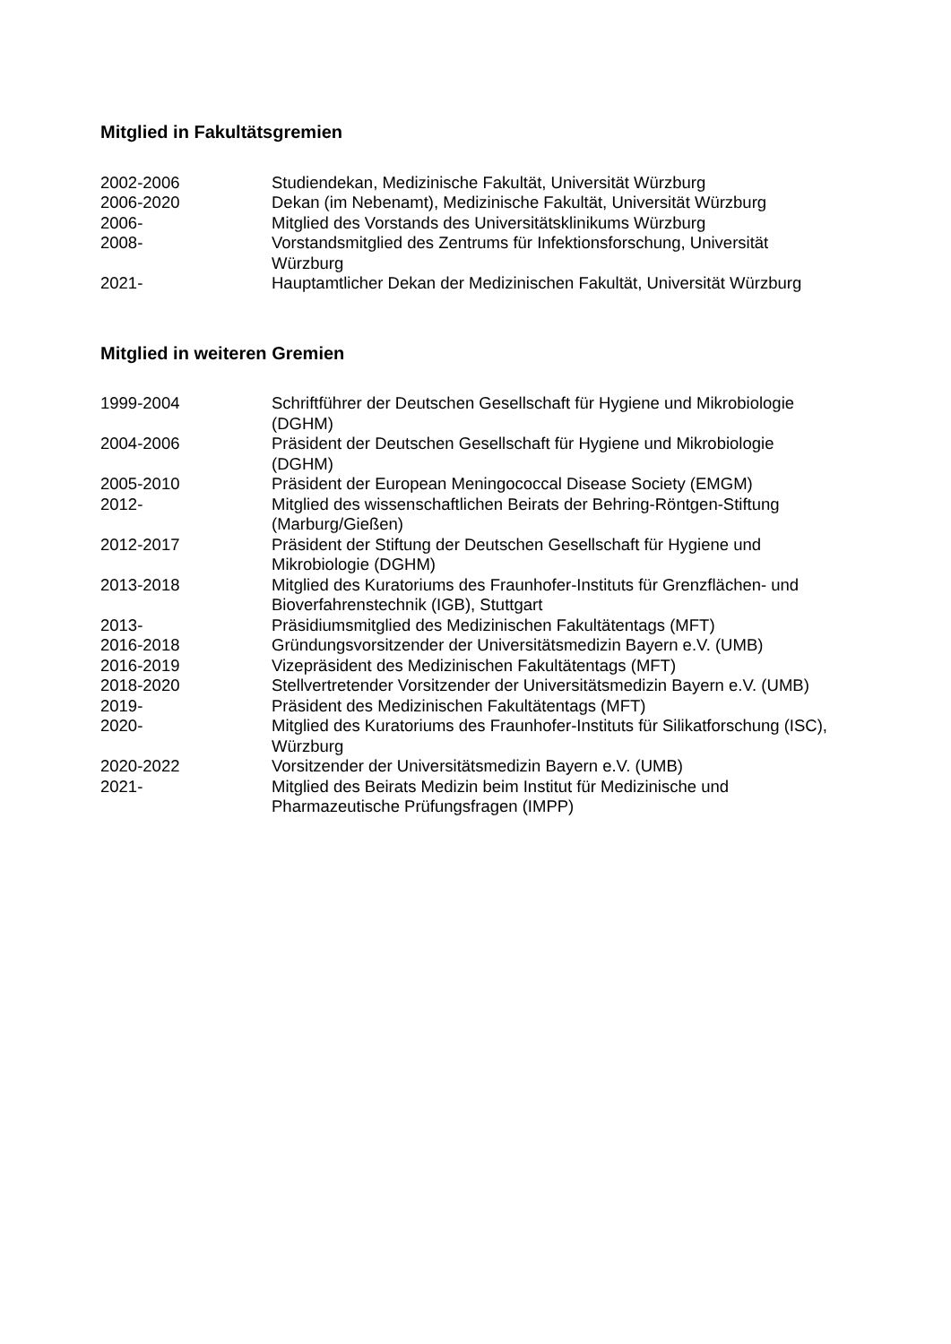Mitglied in Fakultätsgremien
2002-2006 Studiendekan, Medizinische Fakultät, Universität Würzburg
2006-2020 Dekan (im Nebenamt), Medizinische Fakultät, Universität Würzburg
2006- Mitglied des Vorstands des Universitätsklinikums Würzburg
2008- Vorstandsmitglied des Zentrums für Infektionsforschung, Universität
Würzburg
2021- Hauptamtlicher Dekan der Medizinischen Fakultät, Universität Würzburg
Mitglied in weiteren Gremien
1999-2004 Schriftführer der Deutschen Gesellschaft für Hygiene und Mikrobiologie
(DGHM)
2004-2006 Präsident der Deutschen Gesellschaft für Hygiene und Mikrobiologie
(DGHM)
2005-2010 Präsident der European Meningococcal Disease Society (EMGM)
2012- Mitglied des wissenschaftlichen Beirats der Behring-Röntgen-Stiftung
(Marburg/Gießen)
2012-2017 Präsident der Stiftung der Deutschen Gesellschaft für Hygiene und
Mikrobiologie (DGHM)
2013-2018 Mitglied des Kuratoriums des Fraunhofer-Instituts für Grenzflächen- und
Bioverfahrenstechnik (IGB), Stuttgart
2013- Präsidiumsmitglied des Medizinischen Fakultätentags (MFT)
2016-2018 Gründungsvorsitzender der Universitätsmedizin Bayern e.V. (UMB)
2016-2019 Vizepräsident des Medizinischen Fakultätentags (MFT)
2018-2020 Stellvertretender Vorsitzender der Universitätsmedizin Bayern e.V. (UMB)
2019- Präsident des Medizinischen Fakultätentags (MFT)
2020- Mitglied des Kuratoriums des Fraunhofer-Instituts für Silikatforschung (ISC),
Würzburg
2020-2022 Vorsitzender der Universitätsmedizin Bayern e.V. (UMB)
2021- Mitglied des Beirats Medizin beim Institut für Medizinische und
Pharmazeutische Prüfungsfragen (IMPP)